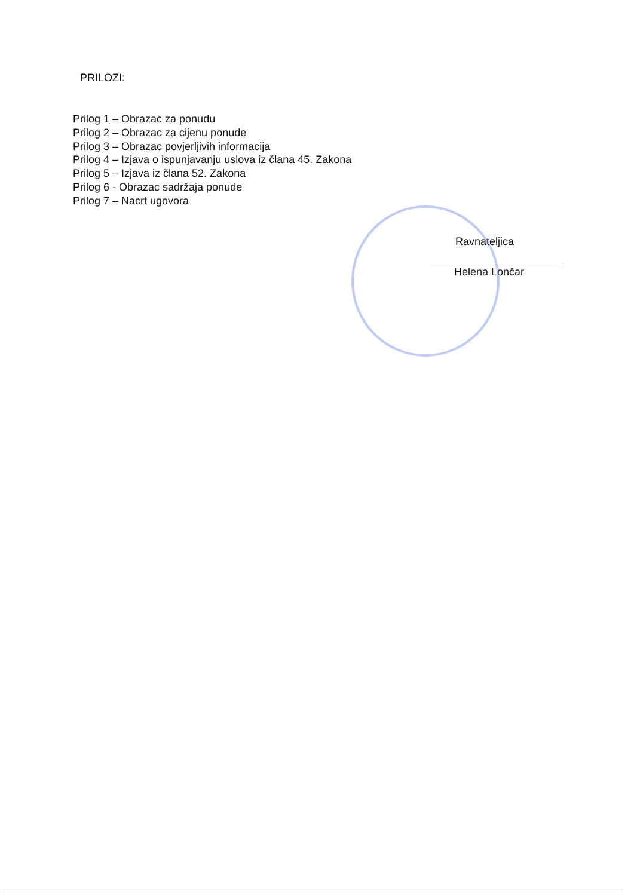PRILOZI:
Prilog 1 – Obrazac za ponudu
Prilog 2 – Obrazac za cijenu ponude
Prilog 3 – Obrazac povjerljivih informacija
Prilog 4 – Izjava o ispunjavanju uslova iz člana 45. Zakona
Prilog 5 – Izjava iz člana 52. Zakona
Prilog 6 - Obrazac sadržaja ponude
Prilog 7 – Nacrt ugovora
Ravnateljica
Helena Lončar